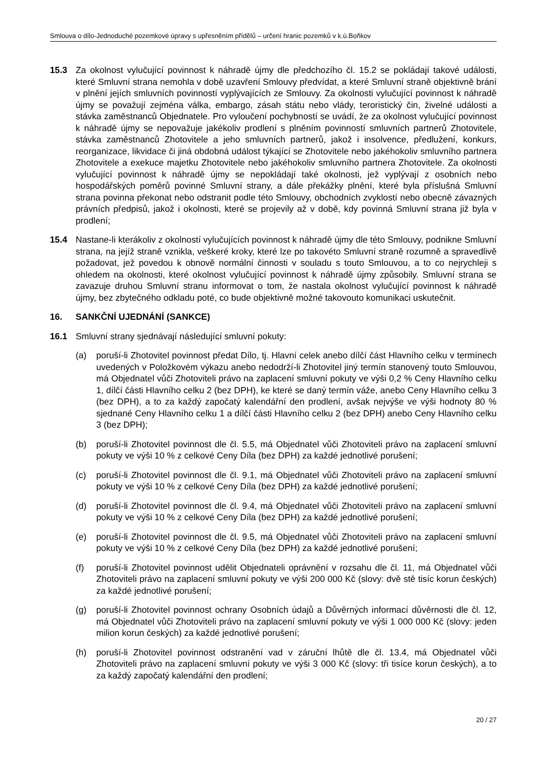Smlouva o dílo-Jednoduché pozemkové úpravy s upřesněním přídělů – určení hranic pozemků v k.ú.Boňkov
15.3 Za okolnost vylučující povinnost k náhradě újmy dle předchozího čl. 15.2 se pokládají takové události, které Smluvní strana nemohla v době uzavření Smlouvy předvídat, a které Smluvní straně objektivně brání v plnění jejích smluvních povinností vyplývajících ze Smlouvy. Za okolnosti vylučující povinnost k náhradě újmy se považují zejména válka, embargo, zásah státu nebo vlády, teroristický čin, živelné události a stávka zaměstnanců Objednatele. Pro vyloučení pochybností se uvádí, že za okolnost vylučující povinnost k náhradě újmy se nepovažuje jakékoliv prodlení s plněním povinností smluvních partnerů Zhotovitele, stávka zaměstnanců Zhotovitele a jeho smluvních partnerů, jakož i insolvence, předlužení, konkurs, reorganizace, likvidace či jiná obdobná událost týkající se Zhotovitele nebo jakéhokoliv smluvního partnera Zhotovitele a exekuce majetku Zhotovitele nebo jakéhokoliv smluvního partnera Zhotovitele. Za okolnosti vylučující povinnost k náhradě újmy se nepokládají také okolnosti, jež vyplývají z osobních nebo hospodářských poměrů povinné Smluvní strany, a dále překážky plnění, které byla příslušná Smluvní strana povinna překonat nebo odstranit podle této Smlouvy, obchodních zvyklostí nebo obecně závazných právních předpisů, jakož i okolnosti, které se projevily až v době, kdy povinná Smluvní strana již byla v prodlení;
15.4 Nastane-li kterákoliv z okolností vylučujících povinnost k náhradě újmy dle této Smlouvy, podnikne Smluvní strana, na jejíž straně vznikla, veškeré kroky, které lze po takovéto Smluvní straně rozumně a spravedlivě požadovat, jež povedou k obnově normální činnosti v souladu s touto Smlouvou, a to co nejrychleji s ohledem na okolnosti, které okolnost vylučující povinnost k náhradě újmy způsobily. Smluvní strana se zavazuje druhou Smluvní stranu informovat o tom, že nastala okolnost vylučující povinnost k náhradě újmy, bez zbytečného odkladu poté, co bude objektivně možné takovouto komunikaci uskutečnit.
16. SANKČNÍ UJEDNÁNÍ (SANKCE)
16.1 Smluvní strany sjednávají následující smluvní pokuty:
(a) poruší-li Zhotovitel povinnost předat Dílo, tj. Hlavní celek anebo dílčí část Hlavního celku v termínech uvedených v Položkovém výkazu anebo nedodrží-li Zhotovitel jiný termín stanovený touto Smlouvou, má Objednatel vůči Zhotoviteli právo na zaplacení smluvní pokuty ve výši 0,2 % Ceny Hlavního celku 1, dílčí části Hlavního celku 2 (bez DPH), ke které se daný termín váže, anebo Ceny Hlavního celku 3 (bez DPH), a to za každý započatý kalendářní den prodlení, avšak nejvýše ve výši hodnoty 80 % sjednané Ceny Hlavního celku 1 a dílčí části Hlavního celku 2 (bez DPH) anebo Ceny Hlavního celku 3 (bez DPH);
(b) poruší-li Zhotovitel povinnost dle čl. 5.5, má Objednatel vůči Zhotoviteli právo na zaplacení smluvní pokuty ve výši 10 % z celkové Ceny Díla (bez DPH) za každé jednotlivé porušení;
(c) poruší-li Zhotovitel povinnost dle čl. 9.1, má Objednatel vůči Zhotoviteli právo na zaplacení smluvní pokuty ve výši 10 % z celkové Ceny Díla (bez DPH) za každé jednotlivé porušení;
(d) poruší-li Zhotovitel povinnost dle čl. 9.4, má Objednatel vůči Zhotoviteli právo na zaplacení smluvní pokuty ve výši 10 % z celkové Ceny Díla (bez DPH) za každé jednotlivé porušení;
(e) poruší-li Zhotovitel povinnost dle čl. 9.5, má Objednatel vůči Zhotoviteli právo na zaplacení smluvní pokuty ve výši 10 % z celkové Ceny Díla (bez DPH) za každé jednotlivé porušení;
(f) poruší-li Zhotovitel povinnost udělit Objednateli oprávnění v rozsahu dle čl. 11, má Objednatel vůči Zhotoviteli právo na zaplacení smluvní pokuty ve výši 200 000 Kč (slovy: dvě stě tisíc korun českých) za každé jednotlivé porušení;
(g) poruší-li Zhotovitel povinnost ochrany Osobních údajů a Důvěrných informací důvěrnosti dle čl. 12, má Objednatel vůči Zhotoviteli právo na zaplacení smluvní pokuty ve výši 1 000 000 Kč (slovy: jeden milion korun českých) za každé jednotlivé porušení;
(h) poruší-li Zhotovitel povinnost odstranění vad v záruční lhůtě dle čl. 13.4, má Objednatel vůči Zhotoviteli právo na zaplacení smluvní pokuty ve výši 3 000 Kč (slovy: tři tisíce korun českých), a to za každý započatý kalendářní den prodlení;
20 / 27